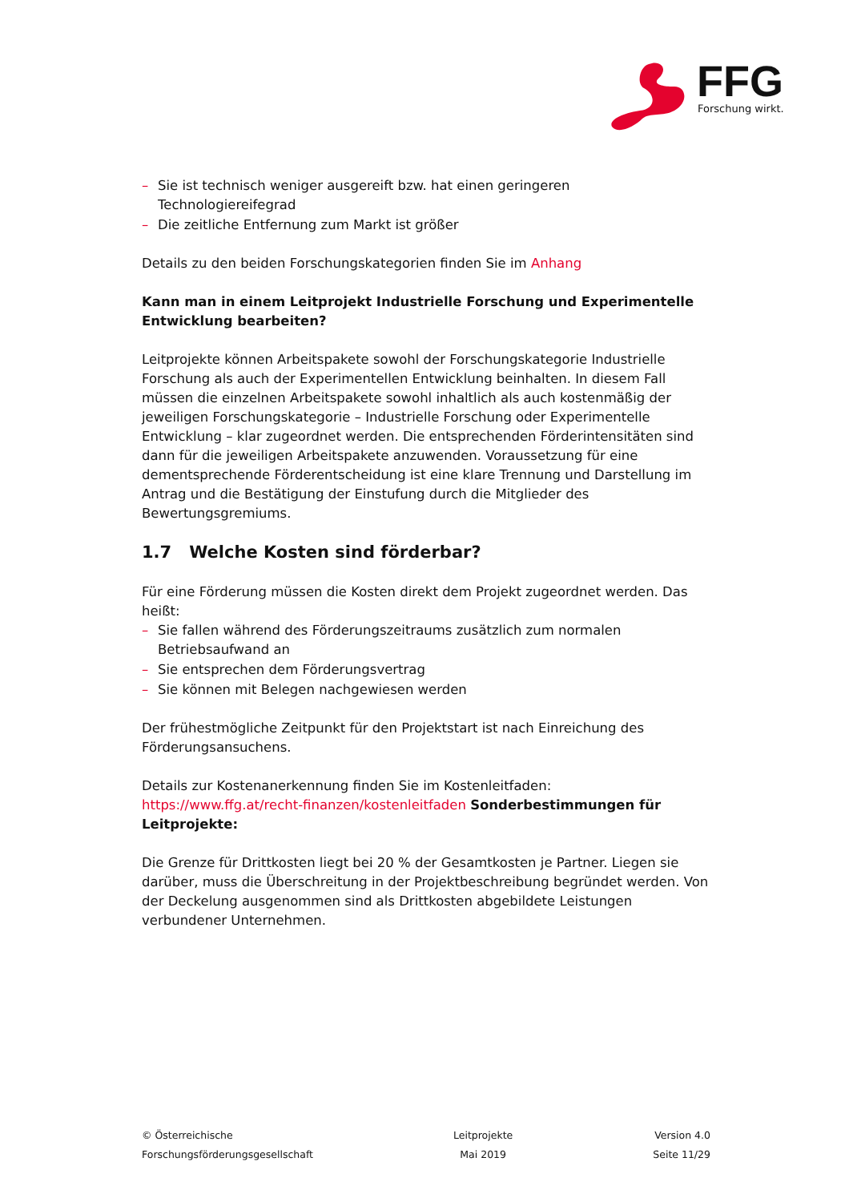FFG
Forschung wirkt.
– Sie ist technisch weniger ausgereift bzw. hat einen geringeren Technologiereifegrad
– Die zeitliche Entfernung zum Markt ist größer
Details zu den beiden Forschungskategorien finden Sie im Anhang
Kann man in einem Leitprojekt Industrielle Forschung und Experimentelle Entwicklung bearbeiten?
Leitprojekte können Arbeitspakete sowohl der Forschungskategorie Industrielle Forschung als auch der Experimentellen Entwicklung beinhalten. In diesem Fall müssen die einzelnen Arbeitspakete sowohl inhaltlich als auch kostenmäßig der jeweiligen Forschungskategorie – Industrielle Forschung oder Experimentelle Entwicklung – klar zugeordnet werden. Die entsprechenden Förderintensitäten sind dann für die jeweiligen Arbeitspakete anzuwenden. Voraussetzung für eine dementsprechende Förderentscheidung ist eine klare Trennung und Darstellung im Antrag und die Bestätigung der Einstufung durch die Mitglieder des Bewertungsgremiums.
1.7 Welche Kosten sind förderbar?
Für eine Förderung müssen die Kosten direkt dem Projekt zugeordnet werden. Das heißt:
– Sie fallen während des Förderungszeitraums zusätzlich zum normalen Betriebsaufwand an
– Sie entsprechen dem Förderungsvertrag
– Sie können mit Belegen nachgewiesen werden
Der frühestmögliche Zeitpunkt für den Projektstart ist nach Einreichung des Förderungsansuchens.
Details zur Kostenanerkennung finden Sie im Kostenleitfaden: https://www.ffg.at/recht-finanzen/kostenleitfaden Sonderbestimmungen für Leitprojekte:
Die Grenze für Drittkosten liegt bei 20 % der Gesamtkosten je Partner. Liegen sie darüber, muss die Überschreitung in der Projektbeschreibung begründet werden. Von der Deckelung ausgenommen sind als Drittkosten abgebildete Leistungen verbundener Unternehmen.
© Österreichische
Forschungsförderungsgesellschaft
Leitprojekte
Mai 2019
Version 4.0
Seite 11/29